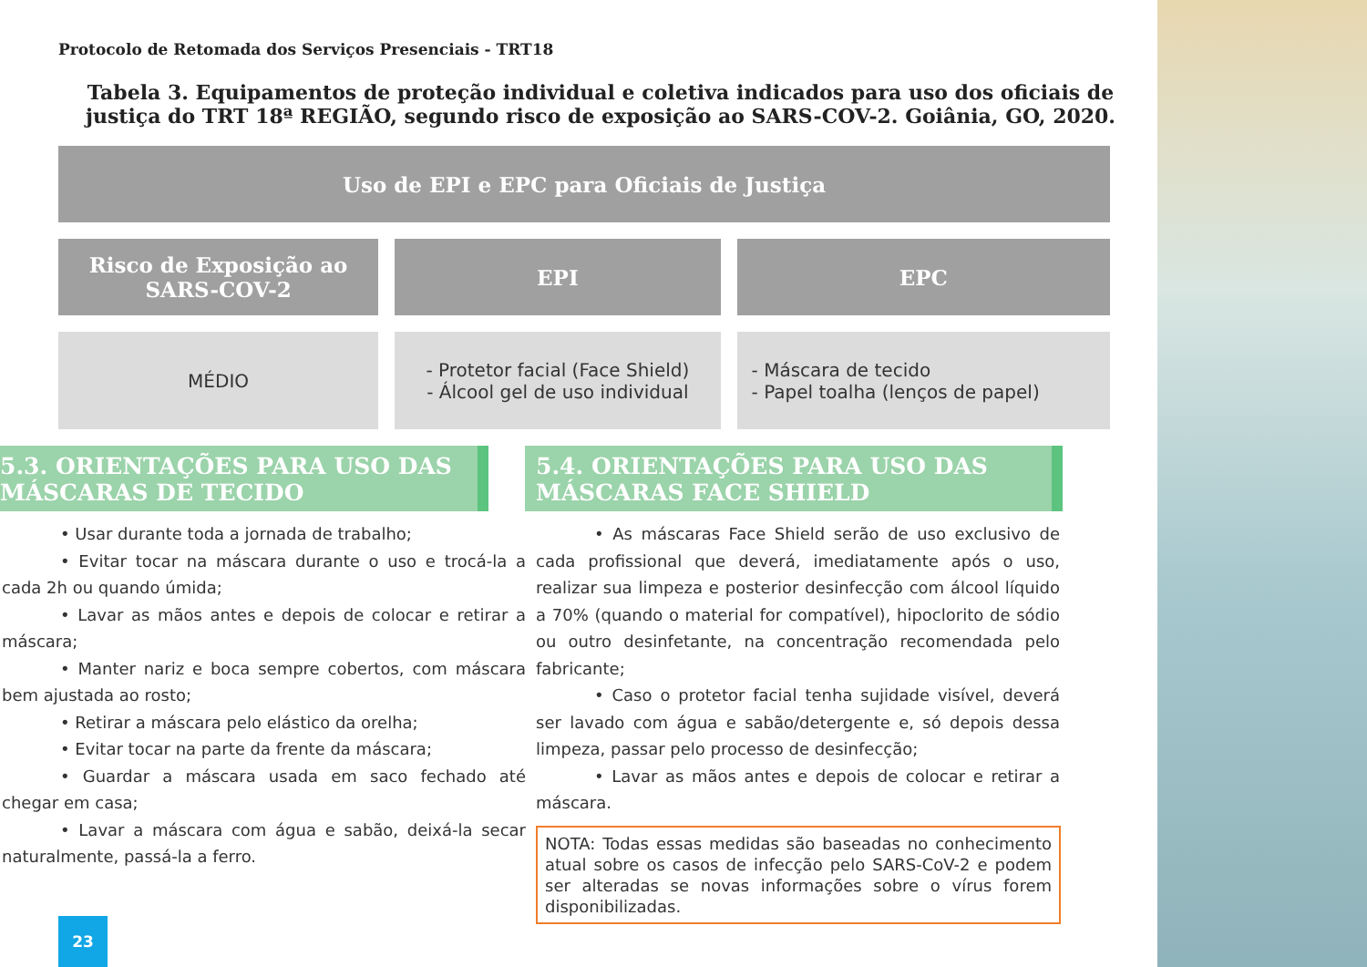Protocolo de Retomada dos Serviços Presenciais - TRT18
Tabela 3. Equipamentos de proteção individual e coletiva indicados para uso dos oficiais de justiça do TRT 18ª REGIÃO, segundo risco de exposição ao SARS-COV-2. Goiânia, GO, 2020.
| Uso de EPI e EPC para Oficiais de Justiça | | |
| --- | --- | --- |
| Risco de Exposição ao SARS-COV-2 | EPI | EPC |
| MÉDIO | - Protetor facial (Face Shield) - Álcool gel de uso individual | - Máscara de tecido - Papel toalha (lenços de papel) |
5.3. ORIENTAÇÕES PARA USO DAS
MÁSCARAS DE TECIDO
• Usar durante toda a jornada de trabalho;
• Evitar tocar na máscara durante o uso e trocá-la a cada 2h ou quando úmida;
• Lavar as mãos antes e depois de colocar e retirar a máscara;
• Manter nariz e boca sempre cobertos, com máscara bem ajustada ao rosto;
• Retirar a máscara pelo elástico da orelha;
• Evitar tocar na parte da frente da máscara;
• Guardar a máscara usada em saco fechado até chegar em casa;
• Lavar a máscara com água e sabão, deixá-la secar naturalmente, passá-la a ferro.
5.4. ORIENTAÇÕES PARA USO DAS
MÁSCARAS FACE SHIELD
• As máscaras Face Shield serão de uso exclusivo de cada profissional que deverá, imediatamente após o uso, realizar sua limpeza e posterior desinfecção com álcool líquido a 70% (quando o material for compatível), hipoclorito de sódio ou outro desinfetante, na concentração recomendada pelo fabricante;
• Caso o protetor facial tenha sujidade visível, deverá ser lavado com água e sabão/detergente e, só depois dessa limpeza, passar pelo processo de desinfecção;
• Lavar as mãos antes e depois de colocar e retirar a máscara.
NOTA: Todas essas medidas são baseadas no conhecimento atual sobre os casos de infecção pelo SARS-CoV-2 e podem ser alteradas se novas informações sobre o vírus forem disponibilizadas.
23